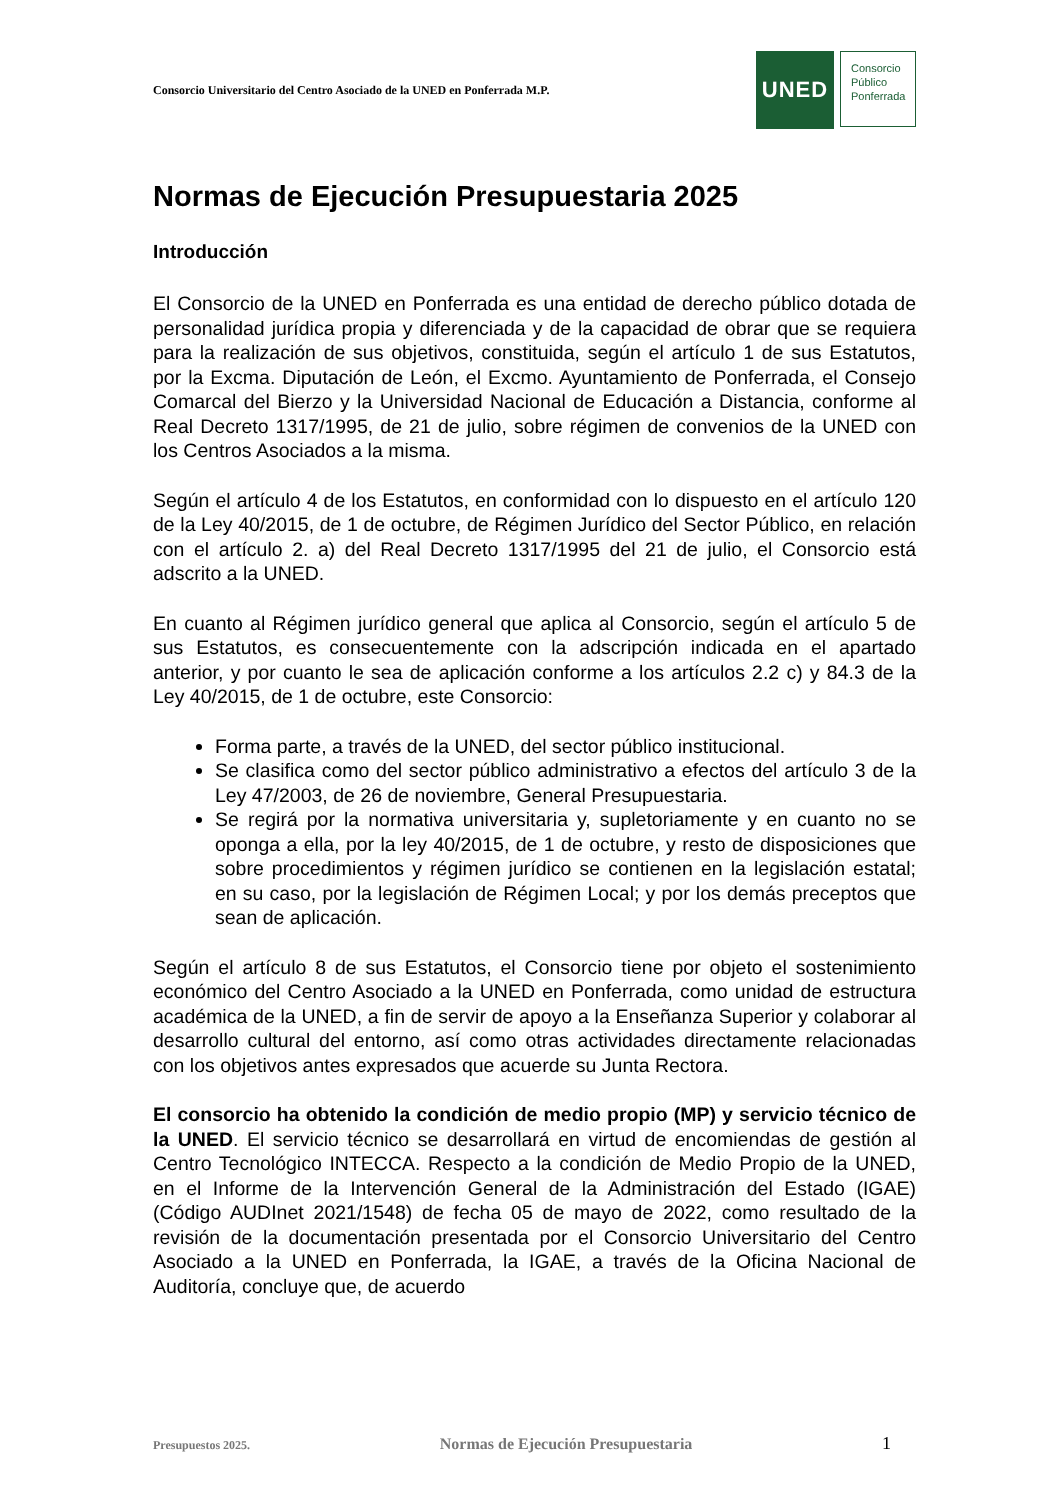Consorcio Universitario del Centro Asociado de la UNED en Ponferrada M.P.
UNED
Consorcio
Público
Ponferrada
Normas de Ejecución Presupuestaria 2025
Introducción
El Consorcio de la UNED en Ponferrada es una entidad de derecho público dotada de personalidad jurídica propia y diferenciada y de la capacidad de obrar que se requiera para la realización de sus objetivos, constituida, según el artículo 1 de sus Estatutos, por la Excma. Diputación de León, el Excmo. Ayuntamiento de Ponferrada, el Consejo Comarcal del Bierzo y la Universidad Nacional de Educación a Distancia, conforme al Real Decreto 1317/1995, de 21 de julio, sobre régimen de convenios de la UNED con los Centros Asociados a la misma.
Según el artículo 4 de los Estatutos, en conformidad con lo dispuesto en el artículo 120 de la Ley 40/2015, de 1 de octubre, de Régimen Jurídico del Sector Público, en relación con el artículo 2. a) del Real Decreto 1317/1995 del 21 de julio, el Consorcio está adscrito a la UNED.
En cuanto al Régimen jurídico general que aplica al Consorcio, según el artículo 5 de sus Estatutos, es consecuentemente con la adscripción indicada en el apartado anterior, y por cuanto le sea de aplicación conforme a los artículos 2.2 c) y 84.3 de la Ley 40/2015, de 1 de octubre, este Consorcio:
Forma parte, a través de la UNED, del sector público institucional.
Se clasifica como del sector público administrativo a efectos del artículo 3 de la Ley 47/2003, de 26 de noviembre, General Presupuestaria.
Se regirá por la normativa universitaria y, supletoriamente y en cuanto no se oponga a ella, por la ley 40/2015, de 1 de octubre, y resto de disposiciones que sobre procedimientos y régimen jurídico se contienen en la legislación estatal; en su caso, por la legislación de Régimen Local; y por los demás preceptos que sean de aplicación.
Según el artículo 8 de sus Estatutos, el Consorcio tiene por objeto el sostenimiento económico del Centro Asociado a la UNED en Ponferrada, como unidad de estructura académica de la UNED, a fin de servir de apoyo a la Enseñanza Superior y colaborar al desarrollo cultural del entorno, así como otras actividades directamente relacionadas con los objetivos antes expresados que acuerde su Junta Rectora.
El consorcio ha obtenido la condición de medio propio (MP) y servicio técnico de la UNED. El servicio técnico se desarrollará en virtud de encomiendas de gestión al Centro Tecnológico INTECCA. Respecto a la condición de Medio Propio de la UNED, en el Informe de la Intervención General de la Administración del Estado (IGAE) (Código AUDInet 2021/1548) de fecha 05 de mayo de 2022, como resultado de la revisión de la documentación presentada por el Consorcio Universitario del Centro Asociado a la UNED en Ponferrada, la IGAE, a través de la Oficina Nacional de Auditoría, concluye que, de acuerdo
Presupuestos 2025. Normas de Ejecución Presupuestaria 1